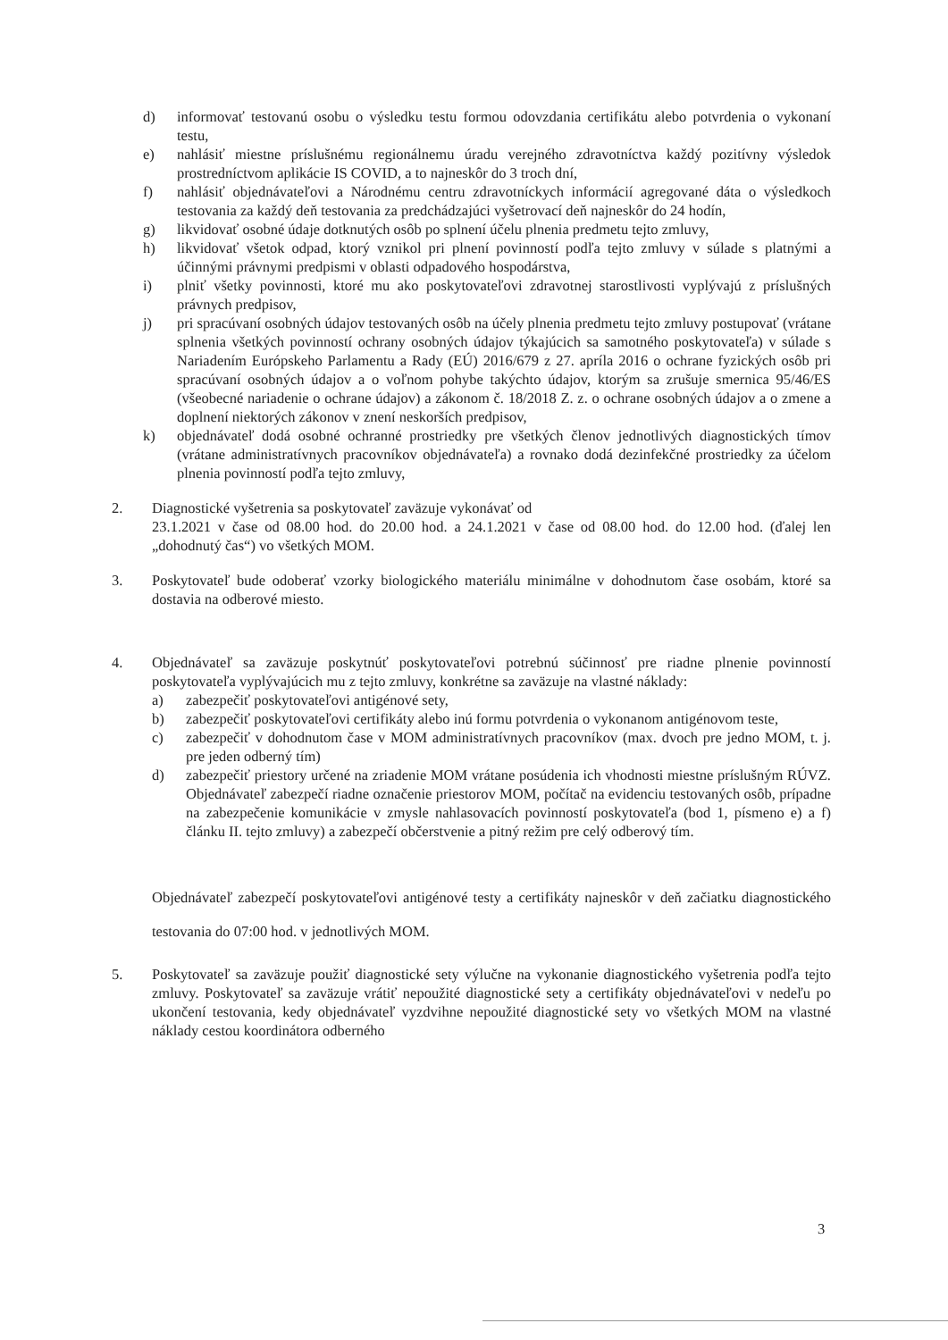d) informovať testovanú osobu o výsledku testu formou odovzdania certifikátu alebo potvrdenia o vykonaní testu,
e) nahlásiť miestne príslušnému regionálnemu úradu verejného zdravotníctva každý pozitívny výsledok prostredníctvom aplikácie IS COVID, a to najneskôr do 3 troch dní,
f) nahlásiť objednávateľovi a Národnému centru zdravotníckych informácií agregované dáta o výsledkoch testovania za každý deň testovania za predchádzajúci vyšetrovací deň najneskôr do 24 hodín,
g) likvidovať osobné údaje dotknutých osôb po splnení účelu plnenia predmetu tejto zmluvy,
h) likvidovať všetok odpad, ktorý vznikol pri plnení povinností podľa tejto zmluvy v súlade s platnými a účinnými právnymi predpismi v oblasti odpadového hospodárstva,
i) plniť všetky povinnosti, ktoré mu ako poskytovateľovi zdravotnej starostlivosti vyplývajú z príslušných právnych predpisov,
j) pri spracúvaní osobných údajov testovaných osôb na účely plnenia predmetu tejto zmluvy postupovať (vrátane splnenia všetkých povinností ochrany osobných údajov týkajúcich sa samotného poskytovateľa) v súlade s Nariadením Európskeho Parlamentu a Rady (EÚ) 2016/679 z 27. apríla 2016 o ochrane fyzických osôb pri spracúvaní osobných údajov a o voľnom pohybe takýchto údajov, ktorým sa zrušuje smernica 95/46/ES (všeobecné nariadenie o ochrane údajov) a zákonom č. 18/2018 Z. z. o ochrane osobných údajov a o zmene a doplnení niektorých zákonov v znení neskorších predpisov,
k) objednávateľ dodá osobné ochranné prostriedky pre všetkých členov jednotlivých diagnostických tímov (vrátane administratívnych pracovníkov objednávateľa) a rovnako dodá dezinfekčné prostriedky za účelom plnenia povinností podľa tejto zmluvy,
2. Diagnostické vyšetrenia sa poskytovateľ zaväzuje vykonávať od
23.1.2021 v čase od 08.00 hod. do 20.00 hod. a 24.1.2021 v čase od 08.00 hod. do 12.00 hod. (ďalej len „dohodnutý čas“) vo všetkých MOM.
3. Poskytovateľ bude odoberať vzorky biologického materiálu minimálne v dohodnutom čase osobám, ktoré sa dostavia na odberové miesto.
4. Objednávateľ sa zaväzuje poskytnúť poskytovateľovi potrebnú súčinnosť pre riadne plnenie povinností poskytovateľa vyplývajúcich mu z tejto zmluvy, konkrétne sa zaväzuje na vlastné náklady:
a) zabezpečiť poskytovateľovi antigénové sety,
b) zabezpečiť poskytovateľovi certifikáty alebo inú formu potvrdenia o vykonanom antigénovom teste,
c) zabezpečiť v dohodnutom čase v MOM administratívnych pracovníkov (max. dvoch pre jedno MOM, t. j. pre jeden odberný tím)
d) zabezpečiť priestory určené na zriadenie MOM vrátane posúdenia ich vhodnosti miestne príslušným RÚVZ. Objednávateľ zabezpečí riadne označenie priestorov MOM, počítač na evidenciu testovaných osôb, prípadne na zabezpečenie komunikácie v zmysle nahlasovacích povinností poskytovateľa (bod 1, písmeno e) a f) článku II. tejto zmluvy) a zabezpečí občerstvenie a pitný režim pre celý odberový tím.
Objednávateľ zabezpečí poskytovateľovi antigénové testy a certifikáty najneskôr v deň začiatku diagnostického testovania do 07:00 hod. v jednotlivých MOM.
5. Poskytovateľ sa zaväzuje použiť diagnostické sety výlučne na vykonanie diagnostického vyšetrenia podľa tejto zmluvy. Poskytovateľ sa zaväzuje vrátiť nepoužité diagnostické sety a certifikáty objednávateľovi v nedeľu po ukončení testovania, kedy objednávateľ vyzdvihne nepoužité diagnostické sety vo všetkých MOM na vlastné náklady cestou koordinátora odberného
3